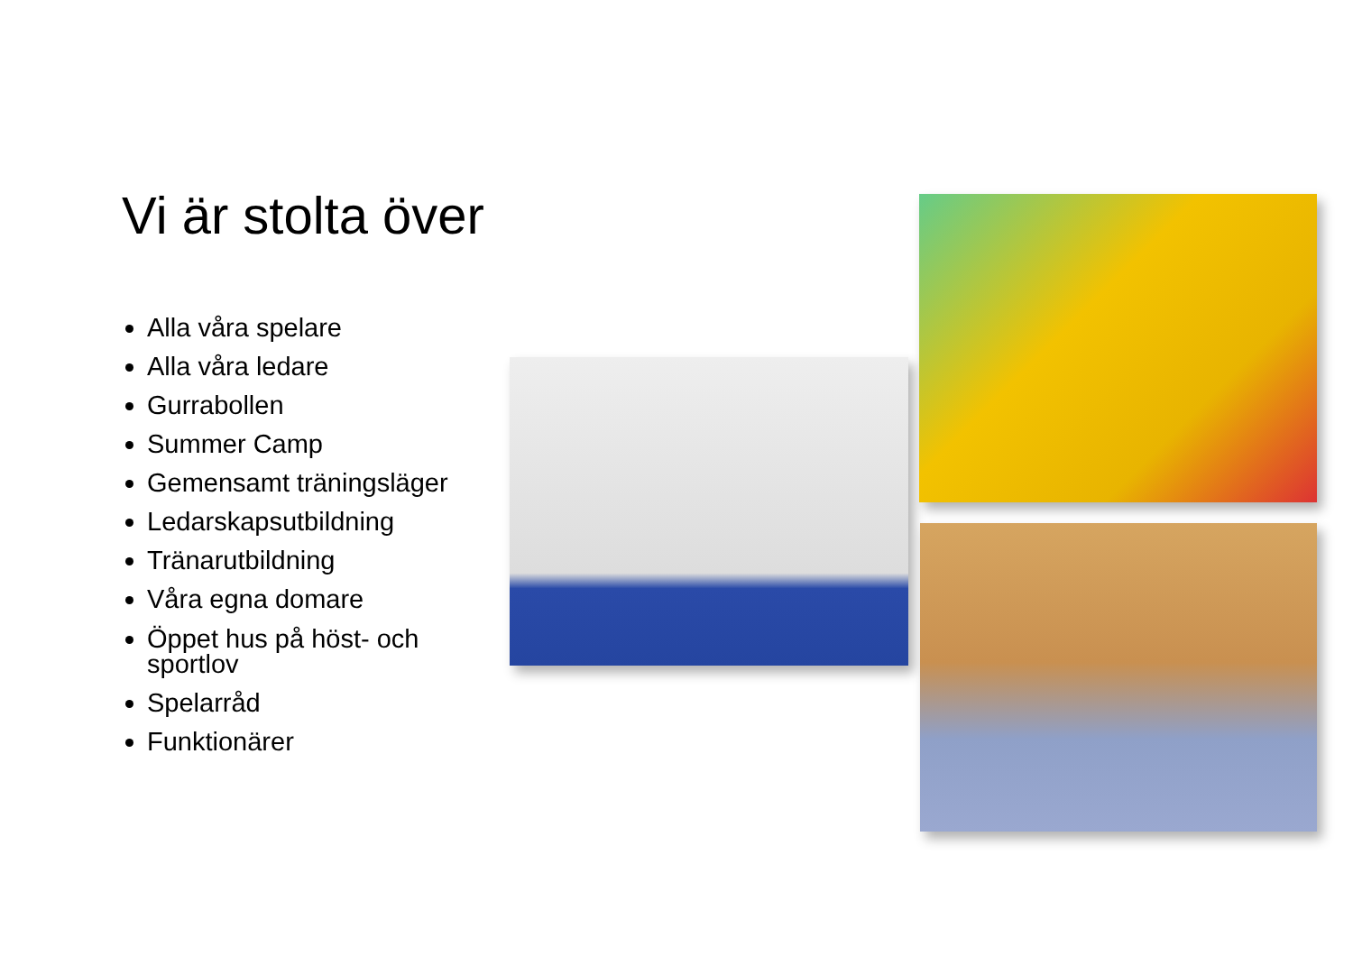Vi är stolta över
Alla våra spelare
Alla våra ledare
Gurrabollen
Summer Camp
Gemensamt träningsläger
Ledarskapsutbildning
Tränarutbildning
Våra egna domare
Öppet hus på höst- och sportlov
Spelarråd
Funktionärer